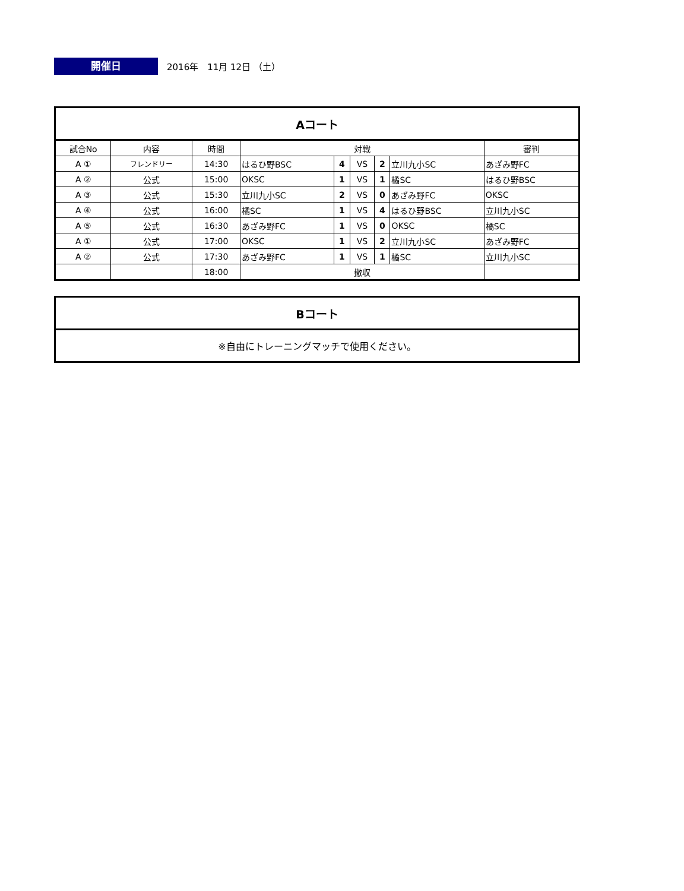開催日
2016年　11月 12日 （土）
| Aコート | | | | | | | | |
| 試合No | 内容 | 時間 | 対戦 | | | | | 審判 |
| A ① | フレンドリー | 14:30 | はるひ野BSC | 4 | VS | 2 | 立川九小SC | あざみ野FC |
| A ② | 公式 | 15:00 | OKSC | 1 | VS | 1 | 橘SC | はるひ野BSC |
| A ③ | 公式 | 15:30 | 立川九小SC | 2 | VS | 0 | あざみ野FC | OKSC |
| A ④ | 公式 | 16:00 | 橘SC | 1 | VS | 4 | はるひ野BSC | 立川九小SC |
| A ⑤ | 公式 | 16:30 | あざみ野FC | 1 | VS | 0 | OKSC | 橘SC |
| A ① | 公式 | 17:00 | OKSC | 1 | VS | 2 | 立川九小SC | あざみ野FC |
| A ② | 公式 | 17:30 | あざみ野FC | 1 | VS | 1 | 橘SC | 立川九小SC |
| | | 18:00 | 撤収 | | | | | |
| Bコート |
| ※自由にトレーニングマッチで使用ください。 |